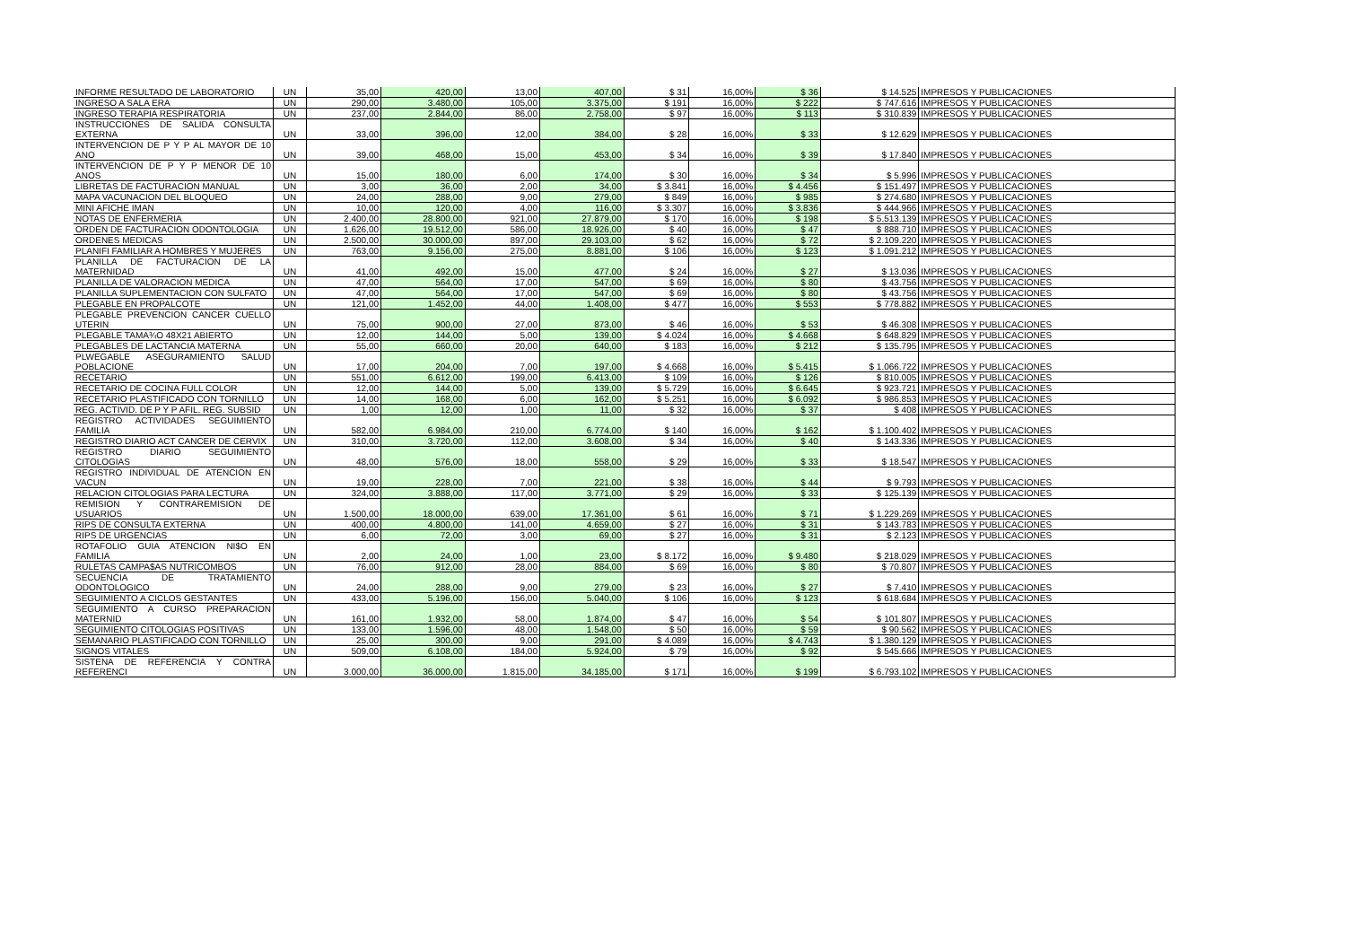| INFORME RESULTADO DE LABORATORIO | UN | 35,00 | 420,00 | 13,00 | 407,00 | $ 31 | 16,00% | $ 36 | $ 14.525 | IMPRESOS Y PUBLICACIONES |
| INGRESO A SALA ERA | UN | 290,00 | 3.480,00 | 105,00 | 3.375,00 | $ 191 | 16,00% | $ 222 | $ 747.616 | IMPRESOS Y PUBLICACIONES |
| INGRESO TERAPIA RESPIRATORIA | UN | 237,00 | 2.844,00 | 86,00 | 2.758,00 | $ 97 | 16,00% | $ 113 | $ 310.839 | IMPRESOS Y PUBLICACIONES |
| INSTRUCCIONES DE SALIDA CONSULTA EXTERNA | UN | 33,00 | 396,00 | 12,00 | 384,00 | $ 28 | 16,00% | $ 33 | $ 12.629 | IMPRESOS Y PUBLICACIONES |
| INTERVENCION DE P Y P AL MAYOR DE 10 ANO | UN | 39,00 | 468,00 | 15,00 | 453,00 | $ 34 | 16,00% | $ 39 | $ 17.840 | IMPRESOS Y PUBLICACIONES |
| INTERVENCION DE P Y P MENOR DE 10 ANOS | UN | 15,00 | 180,00 | 6,00 | 174,00 | $ 30 | 16,00% | $ 34 | $ 5.996 | IMPRESOS Y PUBLICACIONES |
| LIBRETAS DE FACTURACION MANUAL | UN | 3,00 | 36,00 | 2,00 | 34,00 | $ 3.841 | 16,00% | $ 4.456 | $ 151.497 | IMPRESOS Y PUBLICACIONES |
| MAPA VACUNACION DEL BLOQUEO | UN | 24,00 | 288,00 | 9,00 | 279,00 | $ 849 | 16,00% | $ 985 | $ 274.680 | IMPRESOS Y PUBLICACIONES |
| MINI AFICHE IMAN | UN | 10,00 | 120,00 | 4,00 | 116,00 | $ 3.307 | 16,00% | $ 3.836 | $ 444.966 | IMPRESOS Y PUBLICACIONES |
| NOTAS DE ENFERMERIA | UN | 2.400,00 | 28.800,00 | 921,00 | 27.879,00 | $ 170 | 16,00% | $ 198 | $ 5.513.139 | IMPRESOS Y PUBLICACIONES |
| ORDEN DE FACTURACION ODONTOLOGIA | UN | 1.626,00 | 19.512,00 | 586,00 | 18.926,00 | $ 40 | 16,00% | $ 47 | $ 888.710 | IMPRESOS Y PUBLICACIONES |
| ORDENES MEDICAS | UN | 2.500,00 | 30.000,00 | 897,00 | 29.103,00 | $ 62 | 16,00% | $ 72 | $ 2.109.220 | IMPRESOS Y PUBLICACIONES |
| PLANIFI FAMILIAR A HOMBRES Y MUJERES | UN | 763,00 | 9.156,00 | 275,00 | 8.881,00 | $ 106 | 16,00% | $ 123 | $ 1.091.212 | IMPRESOS Y PUBLICACIONES |
| PLANILLA DE FACTURACION DE LA MATERNIDAD | UN | 41,00 | 492,00 | 15,00 | 477,00 | $ 24 | 16,00% | $ 27 | $ 13.036 | IMPRESOS Y PUBLICACIONES |
| PLANILLA DE VALORACION MEDICA | UN | 47,00 | 564,00 | 17,00 | 547,00 | $ 69 | 16,00% | $ 80 | $ 43.756 | IMPRESOS Y PUBLICACIONES |
| PLANILLA SUPLEMENTACION CON SULFATO | UN | 47,00 | 564,00 | 17,00 | 547,00 | $ 69 | 16,00% | $ 80 | $ 43.756 | IMPRESOS Y PUBLICACIONES |
| PLEGABLE EN PROPALCOTE | UN | 121,00 | 1.452,00 | 44,00 | 1.408,00 | $ 477 | 16,00% | $ 553 | $ 778.882 | IMPRESOS Y PUBLICACIONES |
| PLEGABLE PREVENCION CANCER CUELLO UTERIN | UN | 75,00 | 900,00 | 27,00 | 873,00 | $ 46 | 16,00% | $ 53 | $ 46.308 | IMPRESOS Y PUBLICACIONES |
| PLEGABLE TAMA¾O 48X21 ABIERTO | UN | 12,00 | 144,00 | 5,00 | 139,00 | $ 4.024 | 16,00% | $ 4.668 | $ 648.829 | IMPRESOS Y PUBLICACIONES |
| PLEGABLES DE LACTANCIA MATERNA | UN | 55,00 | 660,00 | 20,00 | 640,00 | $ 183 | 16,00% | $ 212 | $ 135.795 | IMPRESOS Y PUBLICACIONES |
| PLWEGABLE ASEGURAMIENTO SALUD POBLACIONE | UN | 17,00 | 204,00 | 7,00 | 197,00 | $ 4.668 | 16,00% | $ 5.415 | $ 1.066.722 | IMPRESOS Y PUBLICACIONES |
| RECETARIO | UN | 551,00 | 6.612,00 | 199,00 | 6.413,00 | $ 109 | 16,00% | $ 126 | $ 810.005 | IMPRESOS Y PUBLICACIONES |
| RECETARIO DE COCINA FULL COLOR | UN | 12,00 | 144,00 | 5,00 | 139,00 | $ 5.729 | 16,00% | $ 6.645 | $ 923.721 | IMPRESOS Y PUBLICACIONES |
| RECETARIO PLASTIFICADO CON TORNILLO | UN | 14,00 | 168,00 | 6,00 | 162,00 | $ 5.251 | 16,00% | $ 6.092 | $ 986.853 | IMPRESOS Y PUBLICACIONES |
| REG. ACTIVID. DE P Y P AFIL. REG. SUBSID | UN | 1,00 | 12,00 | 1,00 | 11,00 | $ 32 | 16,00% | $ 37 | $ 408 | IMPRESOS Y PUBLICACIONES |
| REGISTRO ACTIVIDADES SEGUIMIENTO FAMILIA | UN | 582,00 | 6.984,00 | 210,00 | 6.774,00 | $ 140 | 16,00% | $ 162 | $ 1.100.402 | IMPRESOS Y PUBLICACIONES |
| REGISTRO DIARIO ACT CANCER DE CERVIX | UN | 310,00 | 3.720,00 | 112,00 | 3.608,00 | $ 34 | 16,00% | $ 40 | $ 143.336 | IMPRESOS Y PUBLICACIONES |
| REGISTRO DIARIO SEGUIMIENTO CITOLOGIAS | UN | 48,00 | 576,00 | 18,00 | 558,00 | $ 29 | 16,00% | $ 33 | $ 18.547 | IMPRESOS Y PUBLICACIONES |
| REGISTRO INDIVIDUAL DE ATENCION EN VACUN | UN | 19,00 | 228,00 | 7,00 | 221,00 | $ 38 | 16,00% | $ 44 | $ 9.793 | IMPRESOS Y PUBLICACIONES |
| RELACION CITOLOGIAS PARA LECTURA | UN | 324,00 | 3.888,00 | 117,00 | 3.771,00 | $ 29 | 16,00% | $ 33 | $ 125.139 | IMPRESOS Y PUBLICACIONES |
| REMISION Y CONTRAREMISION DE USUARIOS | UN | 1.500,00 | 18.000,00 | 639,00 | 17.361,00 | $ 61 | 16,00% | $ 71 | $ 1.229.269 | IMPRESOS Y PUBLICACIONES |
| RIPS DE CONSULTA EXTERNA | UN | 400,00 | 4.800,00 | 141,00 | 4.659,00 | $ 27 | 16,00% | $ 31 | $ 143.783 | IMPRESOS Y PUBLICACIONES |
| RIPS DE URGENCIAS | UN | 6,00 | 72,00 | 3,00 | 69,00 | $ 27 | 16,00% | $ 31 | $ 2.123 | IMPRESOS Y PUBLICACIONES |
| ROTAFOLIO GUIA ATENCION NI$O EN FAMILIA | UN | 2,00 | 24,00 | 1,00 | 23,00 | $ 8.172 | 16,00% | $ 9.480 | $ 218.029 | IMPRESOS Y PUBLICACIONES |
| RULETAS CAMPA$AS NUTRICOMBOS | UN | 76,00 | 912,00 | 28,00 | 884,00 | $ 69 | 16,00% | $ 80 | $ 70.807 | IMPRESOS Y PUBLICACIONES |
| SECUENCIA DE TRATAMIENTO ODONTOLOGICO | UN | 24,00 | 288,00 | 9,00 | 279,00 | $ 23 | 16,00% | $ 27 | $ 7.410 | IMPRESOS Y PUBLICACIONES |
| SEGUIMIENTO A CICLOS GESTANTES | UN | 433,00 | 5.196,00 | 156,00 | 5.040,00 | $ 106 | 16,00% | $ 123 | $ 618.684 | IMPRESOS Y PUBLICACIONES |
| SEGUIMIENTO A CURSO PREPARACION MATERNID | UN | 161,00 | 1.932,00 | 58,00 | 1.874,00 | $ 47 | 16,00% | $ 54 | $ 101.807 | IMPRESOS Y PUBLICACIONES |
| SEGUIMIENTO CITOLOGIAS POSITIVAS | UN | 133,00 | 1.596,00 | 48,00 | 1.548,00 | $ 50 | 16,00% | $ 59 | $ 90.562 | IMPRESOS Y PUBLICACIONES |
| SEMANARIO PLASTIFICADO CON TORNILLO | UN | 25,00 | 300,00 | 9,00 | 291,00 | $ 4.089 | 16,00% | $ 4.743 | $ 1.380.129 | IMPRESOS Y PUBLICACIONES |
| SIGNOS VITALES | UN | 509,00 | 6.108,00 | 184,00 | 5.924,00 | $ 79 | 16,00% | $ 92 | $ 545.666 | IMPRESOS Y PUBLICACIONES |
| SISTENA DE REFERENCIA Y CONTRA REFERENCI | UN | 3.000,00 | 36.000,00 | 1.815,00 | 34.185,00 | $ 171 | 16,00% | $ 199 | $ 6.793.102 | IMPRESOS Y PUBLICACIONES |